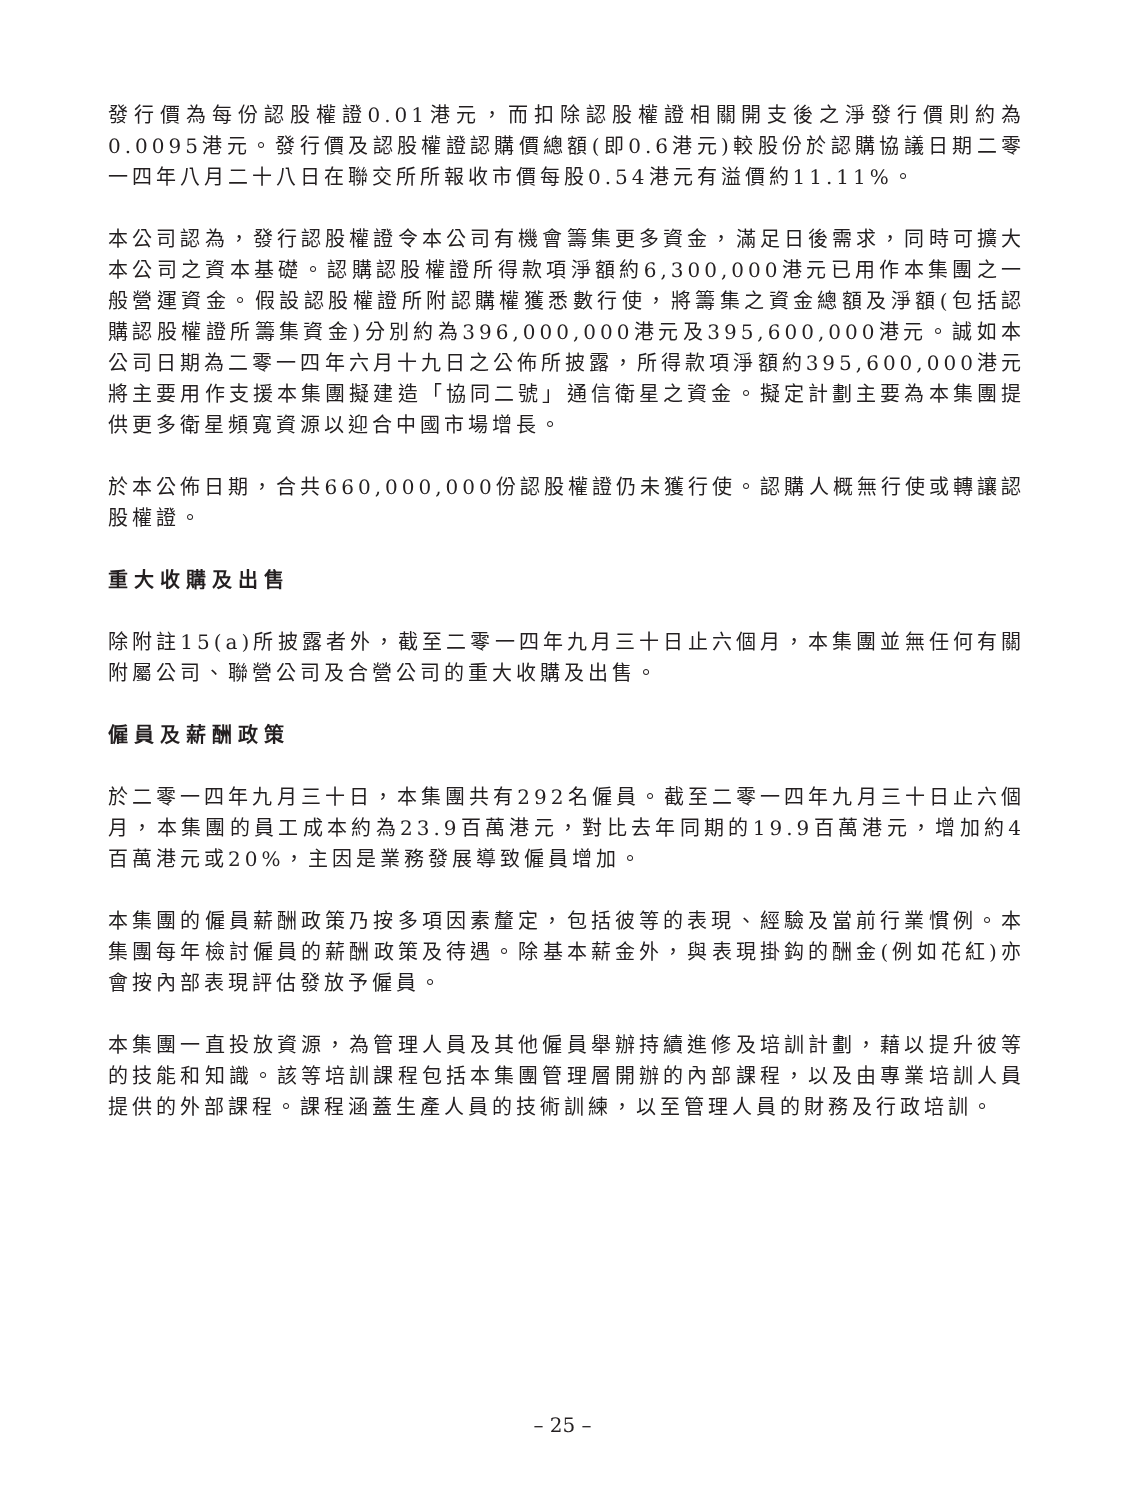發行價為每份認股權證0.01港元，而扣除認股權證相關開支後之淨發行價則約為0.0095港元。發行價及認股權證認購價總額(即0.6港元)較股份於認購協議日期二零一四年八月二十八日在聯交所所報收市價每股0.54港元有溢價約11.11%。
本公司認為，發行認股權證令本公司有機會籌集更多資金，滿足日後需求，同時可擴大本公司之資本基礎。認購認股權證所得款項淨額約6,300,000港元已用作本集團之一般營運資金。假設認股權證所附認購權獲悉數行使，將籌集之資金總額及淨額(包括認購認股權證所籌集資金)分別約為396,000,000港元及395,600,000港元。誠如本公司日期為二零一四年六月十九日之公佈所披露，所得款項淨額約395,600,000港元將主要用作支援本集團擬建造「協同二號」通信衛星之資金。擬定計劃主要為本集團提供更多衛星頻寬資源以迎合中國市場增長。
於本公佈日期，合共660,000,000份認股權證仍未獲行使。認購人概無行使或轉讓認股權證。
重大收購及出售
除附註15(a)所披露者外，截至二零一四年九月三十日止六個月，本集團並無任何有關附屬公司、聯營公司及合營公司的重大收購及出售。
僱員及薪酬政策
於二零一四年九月三十日，本集團共有292名僱員。截至二零一四年九月三十日止六個月，本集團的員工成本約為23.9百萬港元，對比去年同期的19.9百萬港元，增加約4百萬港元或20%，主因是業務發展導致僱員增加。
本集團的僱員薪酬政策乃按多項因素釐定，包括彼等的表現、經驗及當前行業慣例。本集團每年檢討僱員的薪酬政策及待遇。除基本薪金外，與表現掛鈎的酬金(例如花紅)亦會按內部表現評估發放予僱員。
本集團一直投放資源，為管理人員及其他僱員舉辦持續進修及培訓計劃，藉以提升彼等的技能和知識。該等培訓課程包括本集團管理層開辦的內部課程，以及由專業培訓人員提供的外部課程。課程涵蓋生產人員的技術訓練，以至管理人員的財務及行政培訓。
– 25 –